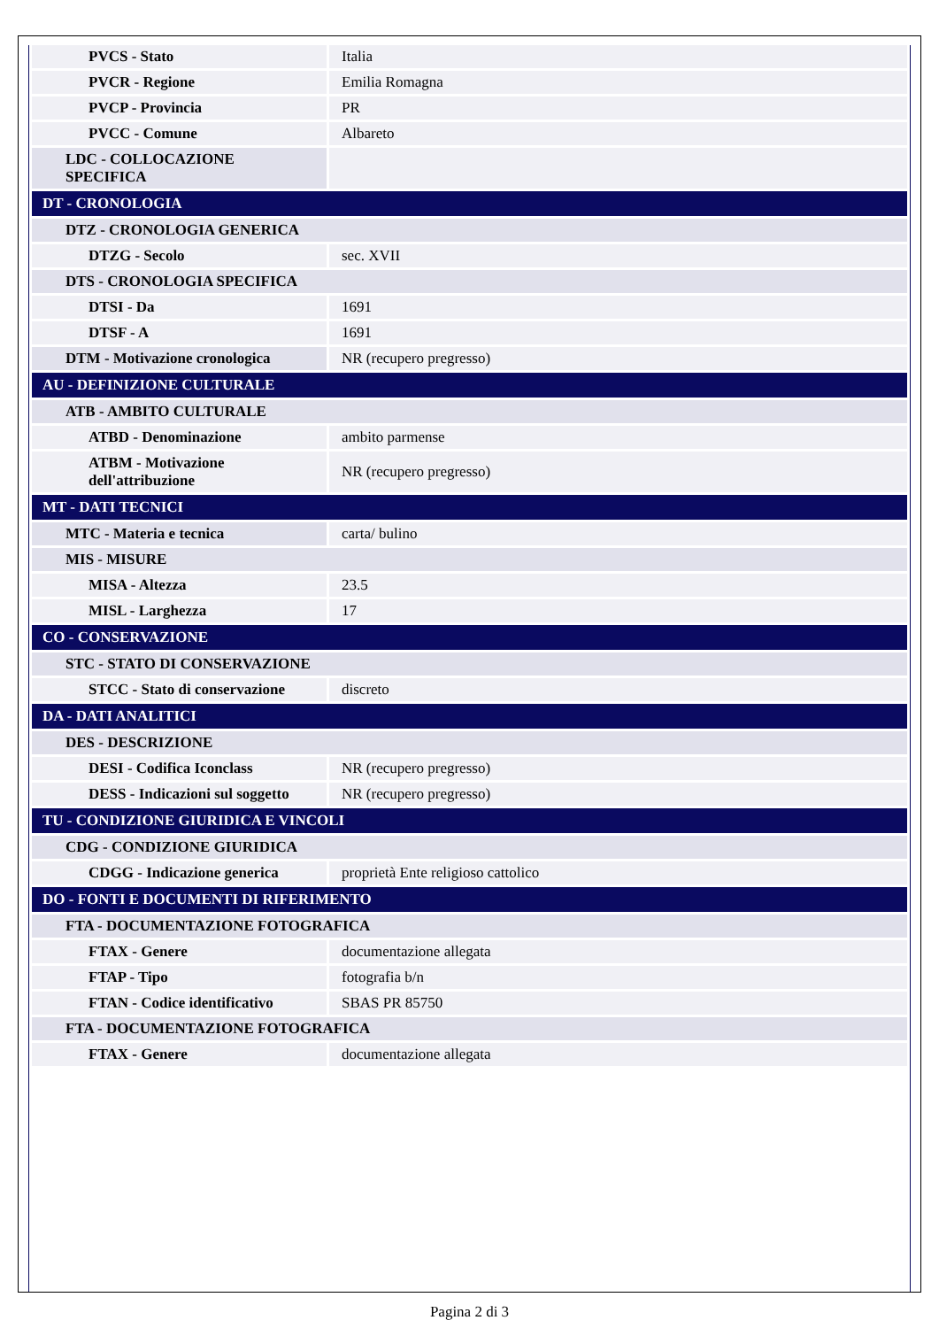| PVCS - Stato | Italia |
| PVCR - Regione | Emilia Romagna |
| PVCP - Provincia | PR |
| PVCC - Comune | Albareto |
| LDC - COLLOCAZIONE SPECIFICA | |
| DT - CRONOLOGIA | |
| DTZ - CRONOLOGIA GENERICA | |
| DTZG - Secolo | sec. XVII |
| DTS - CRONOLOGIA SPECIFICA | |
| DTSI - Da | 1691 |
| DTSF - A | 1691 |
| DTM - Motivazione cronologica | NR (recupero pregresso) |
| AU - DEFINIZIONE CULTURALE | |
| ATB - AMBITO CULTURALE | |
| ATBD - Denominazione | ambito parmense |
| ATBM - Motivazione dell'attribuzione | NR (recupero pregresso) |
| MT - DATI TECNICI | |
| MTC - Materia e tecnica | carta/ bulino |
| MIS - MISURE | |
| MISA - Altezza | 23.5 |
| MISL - Larghezza | 17 |
| CO - CONSERVAZIONE | |
| STC - STATO DI CONSERVAZIONE | |
| STCC - Stato di conservazione | discreto |
| DA - DATI ANALITICI | |
| DES - DESCRIZIONE | |
| DESI - Codifica Iconclass | NR (recupero pregresso) |
| DESS - Indicazioni sul soggetto | NR (recupero pregresso) |
| TU - CONDIZIONE GIURIDICA E VINCOLI | |
| CDG - CONDIZIONE GIURIDICA | |
| CDGG - Indicazione generica | proprietà Ente religioso cattolico |
| DO - FONTI E DOCUMENTI DI RIFERIMENTO | |
| FTA - DOCUMENTAZIONE FOTOGRAFICA | |
| FTAX - Genere | documentazione allegata |
| FTAP - Tipo | fotografia b/n |
| FTAN - Codice identificativo | SBAS PR 85750 |
| FTA - DOCUMENTAZIONE FOTOGRAFICA | |
| FTAX - Genere | documentazione allegata |
Pagina 2 di 3